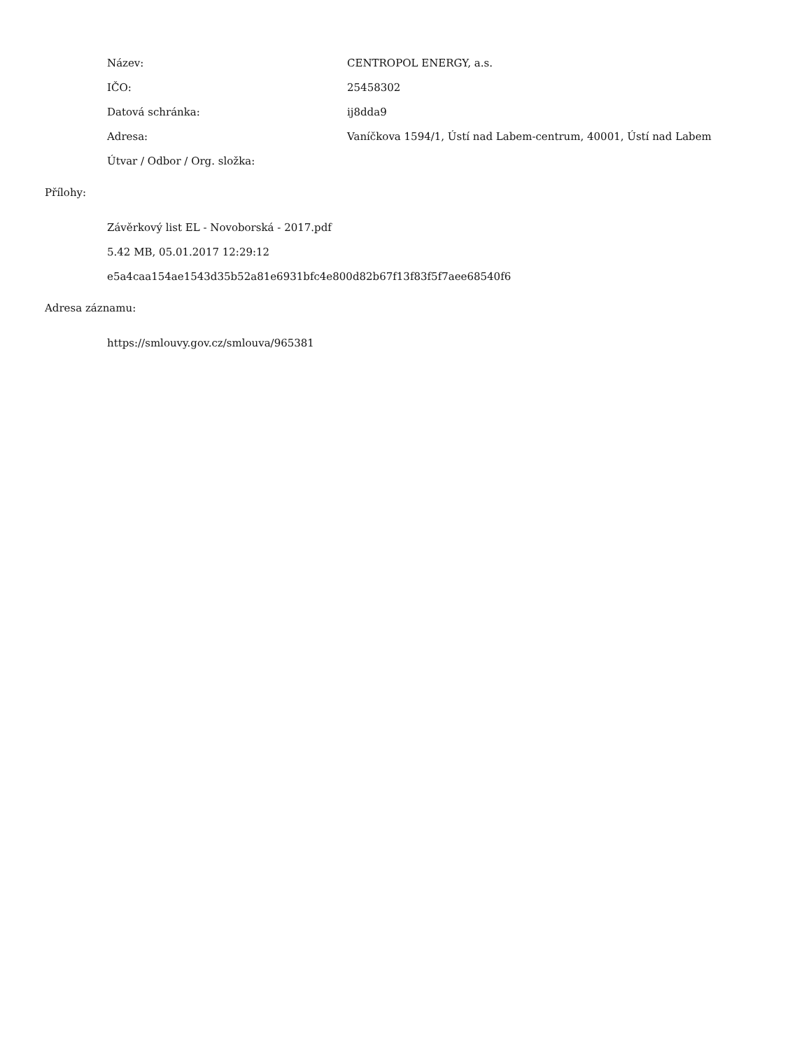Název: CENTROPOL ENERGY, a.s.
IČO: 25458302
Datová schránka: ij8dda9
Adresa: Vaníčkova 1594/1, Ústí nad Labem-centrum, 40001, Ústí nad Labem
Útvar / Odbor / Org. složka:
Přílohy:
Závěrkový list EL - Novoborská - 2017.pdf
5.42 MB, 05.01.2017 12:29:12
e5a4caa154ae1543d35b52a81e6931bfc4e800d82b67f13f83f5f7aee68540f6
Adresa záznamu:
https://smlouvy.gov.cz/smlouva/965381